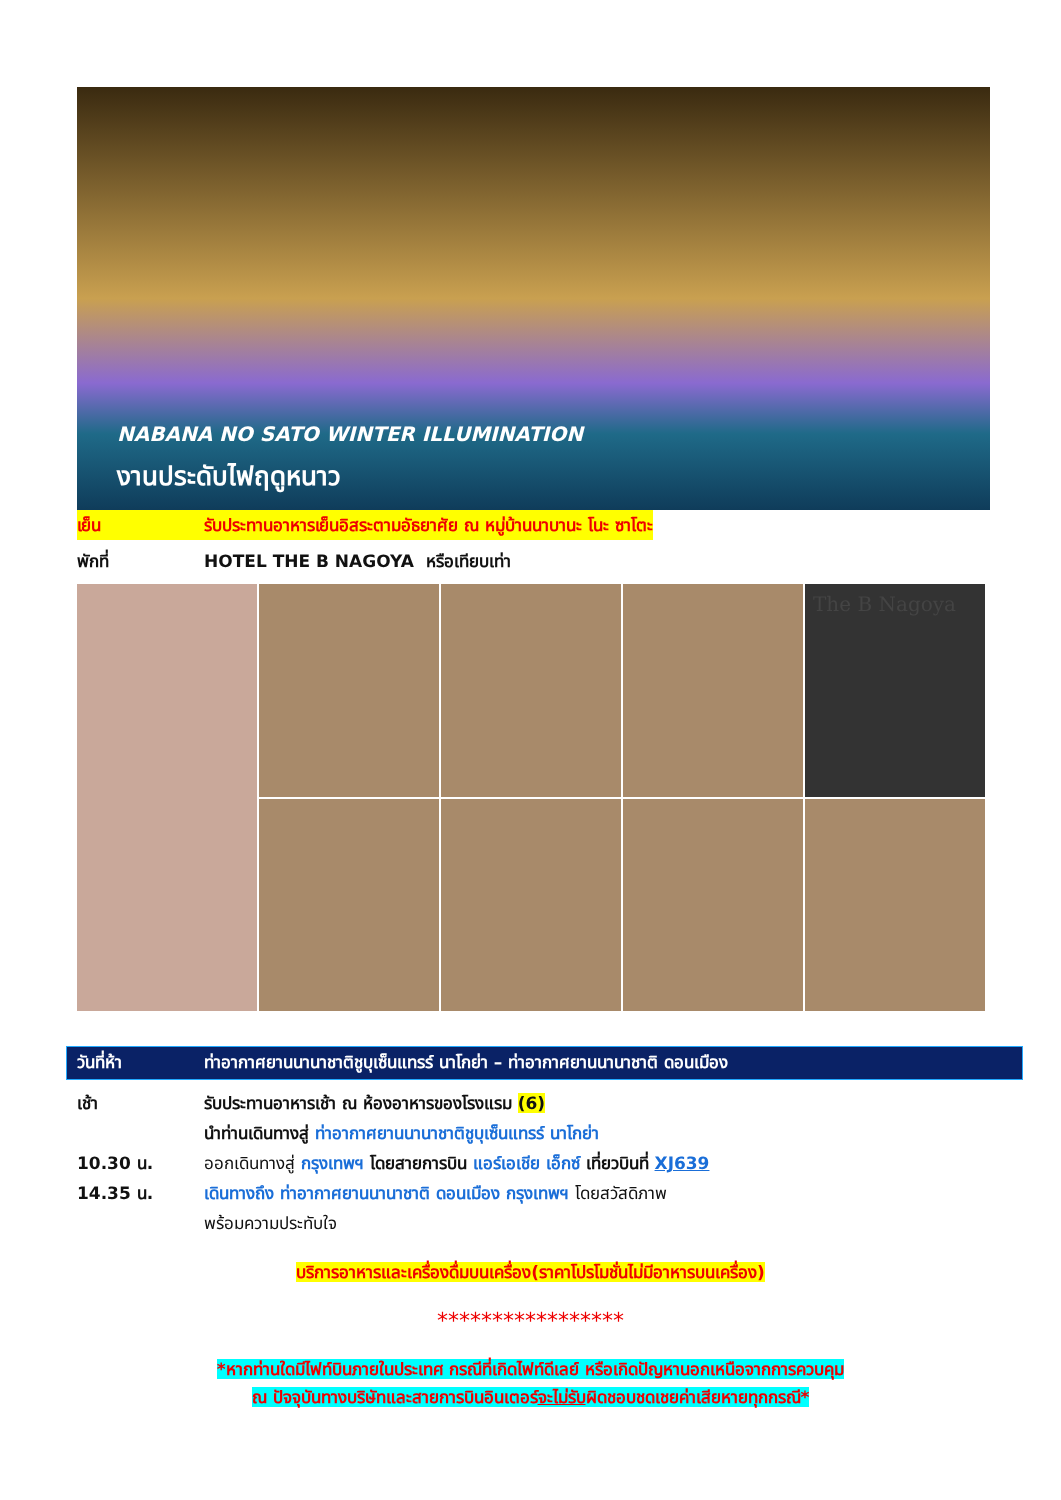NABANA NO SATO WINTER ILLUMINATION
งานประดับไฟฤดูหนาว
เย็น รับประทานอาหารเย็นอิสระตามอัธยาศัย ณ หมู่บ้านนาบานะ โนะ ซาโตะ
พักที่ HOTEL THE B NAGOYA หรือเทียบเท่า
The B Nagoya
วันที่ห้า ท่าอากาศยานนานาชาติชูบุเซ็นแทรร์ นาโกย่า – ท่าอากาศยานนานาชาติ ดอนเมือง
เช้า รับประทานอาหารเช้า ณ ห้องอาหารของโรงแรม (6)
นำท่านเดินทางสู่ ท่าอากาศยานนานาชาติชูบุเซ็นแทรร์ นาโกย่า
10.30 น. ออกเดินทางสู่ กรุงเทพฯ โดยสายการบิน แอร์เอเชีย เอ็กซ์ เที่ยวบินที่ XJ639
14.35 น. เดินทางถึง ท่าอากาศยานนานาชาติ ดอนเมือง กรุงเทพฯ โดยสวัสดิภาพ
พร้อมความประทับใจ
บริการอาหารและเครื่องดื่มบนเครื่อง(ราคาโปรโมชั่นไม่มีอาหารบนเครื่อง)
*****************
*หากท่านใดมีไฟท์บินภายในประเทศ กรณีที่เกิดไฟท์ดีเลย์ หรือเกิดปัญหานอกเหนือจากการควบคุม
ณ ปัจจุบันทางบริษัทและสายการบินอินเตอร์จะไม่รับผิดชอบชดเชยค่าเสียหายทุกกรณี*